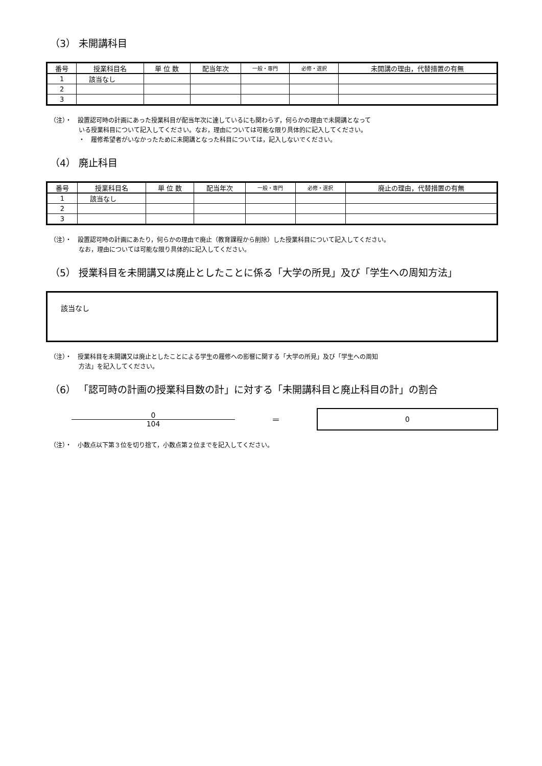（3） 未開講科目
| 番号 | 授業科目名 | 単 位 数 | 配当年次 | 一般・専門 | 必修・選択 | 未開講の理由，代替措置の有無 |
| --- | --- | --- | --- | --- | --- | --- |
| 1 | 該当なし | | | | | |
| 2 | | | | | | |
| 3 | | | | | | |
（注）・　設置認可時の計画にあった授業科目が配当年次に達しているにも関わらず，何らかの理由で未開講となって
いる授業科目について記入してください。なお，理由については可能な限り具体的に記入してください。
・　履修希望者がいなかったために未開講となった科目については，記入しないでください。
（4） 廃止科目
| 番号 | 授業科目名 | 単 位 数 | 配当年次 | 一般・専門 | 必修・選択 | 廃止の理由，代替措置の有無 |
| --- | --- | --- | --- | --- | --- | --- |
| 1 | 該当なし | | | | | |
| 2 | | | | | | |
| 3 | | | | | | |
（注）・　設置認可時の計画にあたり，何らかの理由で廃止（教育課程から削除）した授業科目について記入してください。
なお，理由については可能な限り具体的に記入してください。
（5） 授業科目を未開講又は廃止としたことに係る「大学の所見」及び「学生への周知方法」
該当なし
（注）・　授業科目を未開講又は廃止としたことによる学生の履修への影響に関する「大学の所見」及び「学生への周知
方法」を記入してください。
（6） 「認可時の計画の授業科目数の計」に対する「未開講科目と廃止科目の計」の割合
0
104
＝
0
（注）・　小数点以下第３位を切り捨て，小数点第２位までを記入してください。